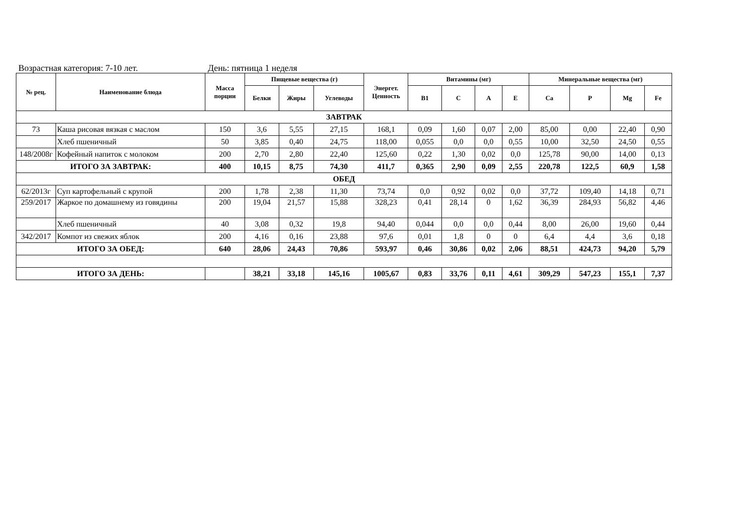Возрастная категория: 7-10 лет. День: пятница 1 неделя
| № рец. | Наименование блюда | Масса порции | Пищевые вещества (г) | | | Энергет. Ценность | Витамины (мг) | | | | Минеральные вещества (мг) | | | |
| --- | --- | --- | --- | --- | --- | --- | --- | --- | --- | --- | --- | --- | --- | --- |
| | | | Белки | Жиры | Углеводы | | B1 | C | A | E | Ca | P | Mg | Fe |
| ЗАВТРАК | | | | | | | | | | | | | | |
| 73 | Каша рисовая вязкая с маслом | 150 | 3,6 | 5,55 | 27,15 | 168,1 | 0,09 | 1,60 | 0,07 | 2,00 | 85,00 | 0,00 | 22,40 | 0,90 |
| | Хлеб пшеничный | 50 | 3,85 | 0,40 | 24,75 | 118,00 | 0,055 | 0,0 | 0,0 | 0,55 | 10,00 | 32,50 | 24,50 | 0,55 |
| 148/2008г | Кофейный напиток с молоком | 200 | 2,70 | 2,80 | 22,40 | 125,60 | 0,22 | 1,30 | 0,02 | 0,0 | 125,78 | 90,00 | 14,00 | 0,13 |
| ИТОГО ЗА ЗАВТРАК: | | 400 | 10,15 | 8,75 | 74,30 | 411,7 | 0,365 | 2,90 | 0,09 | 2,55 | 220,78 | 122,5 | 60,9 | 1,58 |
| ОБЕД | | | | | | | | | | | | | | |
| 62/2013г | Суп картофельный с крупой | 200 | 1,78 | 2,38 | 11,30 | 73,74 | 0,0 | 0,92 | 0,02 | 0,0 | 37,72 | 109,40 | 14,18 | 0,71 |
| 259/2017 | Жаркое по домашнему из говядины | 200 | 19,04 | 21,57 | 15,88 | 328,23 | 0,41 | 28,14 | 0 | 1,62 | 36,39 | 284,93 | 56,82 | 4,46 |
| | Хлеб пшеничный | 40 | 3,08 | 0,32 | 19,8 | 94,40 | 0,044 | 0,0 | 0,0 | 0,44 | 8,00 | 26,00 | 19,60 | 0,44 |
| 342/2017 | Компот из свежих яблок | 200 | 4,16 | 0,16 | 23,88 | 97,6 | 0,01 | 1,8 | 0 | 0 | 6,4 | 4,4 | 3,6 | 0,18 |
| ИТОГО ЗА ОБЕД: | | 640 | 28,06 | 24,43 | 70,86 | 593,97 | 0,46 | 30,86 | 0,02 | 2,06 | 88,51 | 424,73 | 94,20 | 5,79 |
| ИТОГО ЗА ДЕНЬ: | | | 38,21 | 33,18 | 145,16 | 1005,67 | 0,83 | 33,76 | 0,11 | 4,61 | 309,29 | 547,23 | 155,1 | 7,37 |